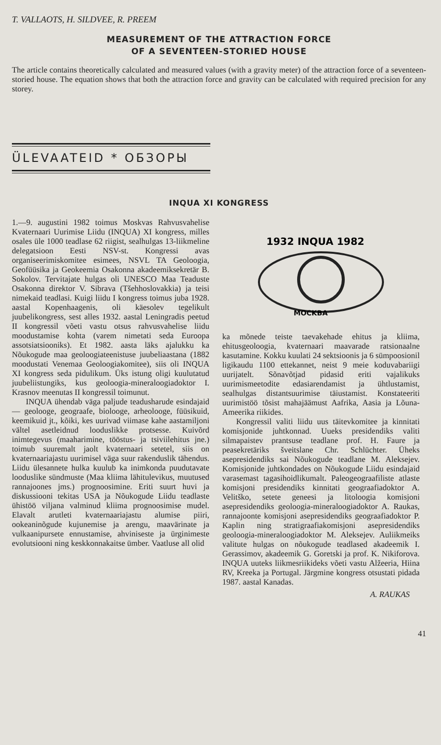T. VALLAOTS, H. SILDVEE, R. PREEM
MEASUREMENT OF THE ATTRACTION FORCE
OF A SEVENTEEN-STORIED HOUSE
The article contains theoretically calculated and measured values (with a gravity meter) of the attraction force of a seventeen-storied house. The equation shows that both the attraction force and gravity can be calculated with required precision for any storey.
ÜLEVAATEID * ОБЗОРЫ
INQUA XI KONGRESS
1.—9. augustini 1982 toimus Moskvas Rahvusvahelise Kvaternaari Uurimise Liidu (INQUA) XI kongress, milles osales üle 1000 teadlase 62 riigist, sealhulgas 13-liikmeline delegatsioon Eesti NSV-st. Kongressi avas organiseerimiskomitee esimees, NSVL TA Geoloogia, Geofüüsika ja Geokeemia Osakonna akadeemiksekretär B. Sokolov. Tervitajate hulgas oli UNESCO Maa Teaduste Osakonna direktor V. Sibrava (Tšehhoslovakkia) ja teisi nimekaid teadlasi. Kuigi liidu I kongress toimus juba 1928. aastal Kopenhaagenis, oli käesolev tegelikult juubelikongress, sest alles 1932. aastal Leningradis peetud II kongressil võeti vastu otsus rahvusvahelise liidu moodustamise kohta (varem nimetati seda Euroopa assotsiatsiooniks). Et 1982. aasta läks ajalukku ka Nõukogude maa geoloogiateenistuse juubeliaastana (1882 moodustati Venemaa Geoloogiakomitee), siis oli INQUA XI kongress seda pidulikum. Üks istung oligi kuulutatud juubeliistungiks, kus geoloogia-mineraloogiadoktor I. Krasnov meenutas II kongressil toimunut.
INQUA ühendab väga paljude teadusharude esindajaid — geolooge, geograafe, biolooge, arheolooge, füüsikuid, keemikuid jt., kõiki, kes uurivad viimase kahe aastamiljoni vältel asetleidnud looduslikke protsesse. Kuivõrd inimtegevus (maaharimine, tööstus- ja tsiviilehitus jne.) toimub suuremalt jaolt kvaternaari setetel, siis on kvaternaariajastu uurimisel väga suur rakenduslik tähendus. Liidu ülesannete hulka kuulub ka inimkonda puudutavate looduslike sündmuste (Maa kliima lähitulevikus, muutused rannajoones jms.) prognoosimine. Eriti suurt huvi ja diskussiooni tekitas USA ja Nõukogude Liidu teadlaste ühistöö viljana valminud kliima prognoosimise mudel. Elavalt arutleti kvaternaariajastu alumise piiri, ookeaninõgude kujunemise ja arengu, maavärinate ja vulkaanipursete ennustamise, ahviniseste ja ürginimeste evolutsiooni ning keskkonnakaitse ümber. Vaatluse all olid
1932 INQUA 1982
MOCKBA
ka mõnede teiste taevakehade ehitus ja kliima, ehitusgeoloogia, kvaternaari maavarade ratsionaalne kasutamine. Kokku kuulati 24 sektsioonis ja 6 sümpoosionil ligikaudu 1100 ettekannet, neist 9 meie koduvabariigi uurijatelt. Sõnavõtjad pidasid eriti vajalikuks uurimismeetodite edasiarendamist ja ühtlustamist, sealhulgas distantsuurimise täiustamist. Konstateeriti uurimistöö tõsist mahajäämust Aafrika, Aasia ja Lõuna-Ameerika riikides.
Kongressil valiti liidu uus täitevkomitee ja kinnitati komisjonide juhtkonnad. Uueks presidendiks valiti silmapaistev prantsuse teadlane prof. H. Faure ja peasekretäriks šveitslane Chr. Schlüchter. Üheks asepresidendiks sai Nõukogude teadlane M. Aleksejev. Komisjonide juhtkondades on Nõukogude Liidu esindajaid varasemast tagasihoidlikumalt. Paleogeograafiliste atlaste komisjoni presidendiks kinnitati geograafiadoktor A. Velitško, setete geneesi ja litoloogia komisjoni asepresidendiks geoloogia-mineraloogiadoktor A. Raukas, rannajoonte komisjoni asepresidendiks geograafiadoktor P. Kaplin ning stratigraafiakomisjoni asepresidendiks geoloogia-mineraloogiadoktor M. Aleksejev. Auliikmeiks valitute hulgas on nõukogude teadlased akadeemik I. Gerassimov, akadeemik G. Goretski ja prof. K. Nikiforova. INQUA uuteks liikmesriikideks võeti vastu Alžeeria, Hiina RV, Kreeka ja Portugal. Järgmine kongress otsustati pidada 1987. aastal Kanadas.
A. RAUKAS
41